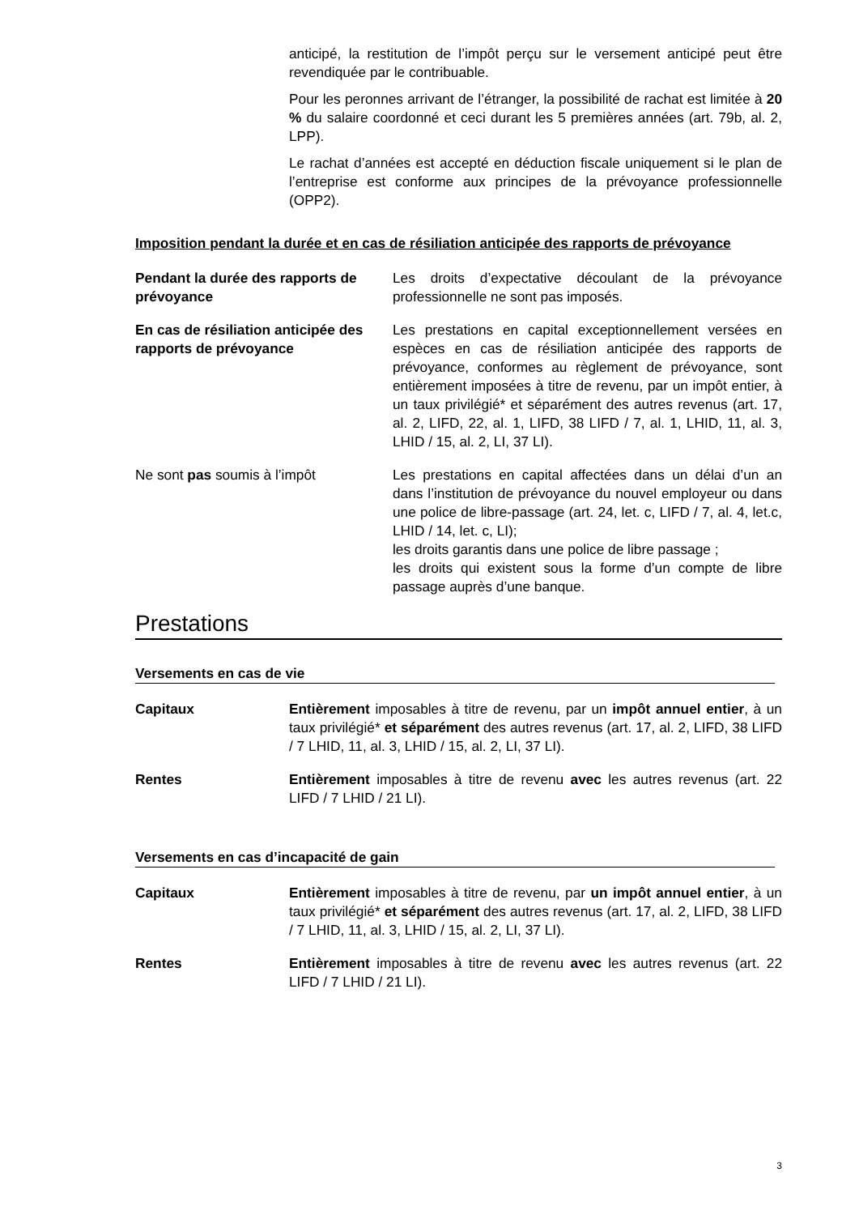anticipé, la restitution de l’impôt perçu sur le versement anticipé peut être revendiquée par le contribuable.
Pour les peronnes arrivant de l’étranger, la possibilité de rachat est limitée à 20 % du salaire coordonné et ceci durant les 5 premières années (art. 79b, al. 2, LPP).
Le rachat d’années est accepté en déduction fiscale uniquement si le plan de l’entreprise est conforme aux principes de la prévoyance professionnelle (OPP2).
Imposition pendant la durée et en cas de résiliation anticipée des rapports de prévoyance
Pendant la durée des rapports de prévoyance
Les droits d’expectative découlant de la prévoyance professionnelle ne sont pas imposés.
En cas de résiliation anticipée des rapports de prévoyance
Les prestations en capital exceptionnellement versées en espèces en cas de résiliation anticipée des rapports de prévoyance, conformes au règlement de prévoyance, sont entièrement imposées à titre de revenu, par un impôt entier, à un taux privilégié* et séparément des autres revenus (art. 17, al. 2, LIFD, 22, al. 1, LIFD, 38 LIFD / 7, al. 1, LHID, 11, al. 3, LHID / 15, al. 2, LI, 37 LI).
Ne sont pas soumis à l’impôt Les prestations en capital affectées dans un délai d’un an dans l’institution de prévoyance du nouvel employeur ou dans une police de libre-passage (art. 24, let. c, LIFD / 7, al. 4, let.c, LHID / 14, let. c, LI);
les droits garantis dans une police de libre passage ;
les droits qui existent sous la forme d’un compte de libre passage auprès d’une banque.
Prestations
Versements en cas de vie
Capitaux Entièrement imposables à titre de revenu, par un impôt annuel entier, à un taux privilégié* et séparément des autres revenus (art. 17, al. 2, LIFD, 38 LIFD / 7 LHID, 11, al. 3, LHID / 15, al. 2, LI, 37 LI).
Rentes Entièrement imposables à titre de revenu avec les autres revenus (art. 22 LIFD / 7 LHID / 21 LI).
Versements en cas d’incapacité de gain
Capitaux Entièrement imposables à titre de revenu, par un impôt annuel entier, à un taux privilégié* et séparément des autres revenus (art. 17, al. 2, LIFD, 38 LIFD / 7 LHID, 11, al. 3, LHID / 15, al. 2, LI, 37 LI).
Rentes Entièrement imposables à titre de revenu avec les autres revenus (art. 22 LIFD / 7 LHID / 21 LI).
3